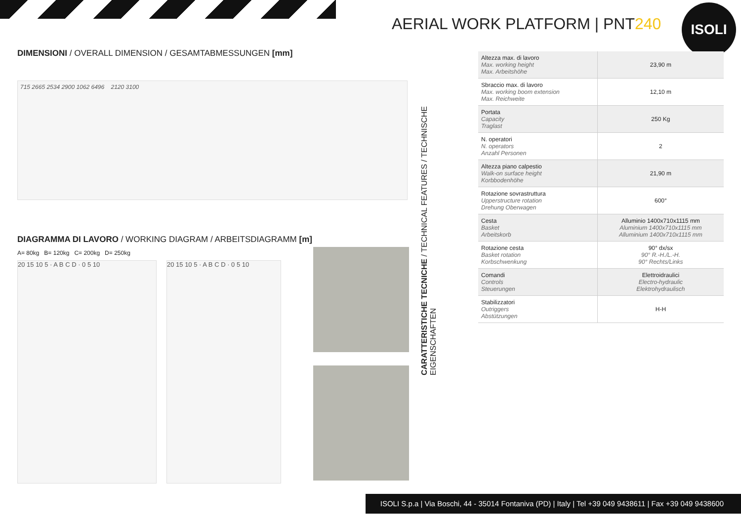AERIAL WORK PLATFORM | PNT240
ISOLI
DIMENSIONI / OVERALL DIMENSION / GESAMTABMESSUNGEN [mm]
715 2665 2534 2900 1062 6496 2120 3100
DIAGRAMMA DI LAVORO / WORKING DIAGRAM / ARBEITSDIAGRAMM [m]
A= 80kg B= 120kg C= 200kg D= 250kg
20 15 10 5 · A B C D · 0 5 10 20 15 10 5 · A B C D · 0 5 10
CARATTERISTICHE TECNICHE / TECHNICAL FEATURES / TECHNISCHE EIGENSCHAFTEN
| Altezza max. di lavoro Max. working height Max. Arbeitshöhe | 23,90 m |
| Sbraccio max. di lavoro Max. working boom extension Max. Reichweite | 12,10 m |
| Portata Capacity Traglast | 250 Kg |
| N. operatori N. operators Anzahl Personen | 2 |
| Altezza piano calpestio Walk-on surface height Korbbodenhöhe | 21,90 m |
| Rotazione sovrastruttura Upperstructure rotation Drehung Oberwagen | 600° |
| Cesta Basket Arbeitskorb | Alluminio 1400x710x1115 mm Aluminium 1400x710x1115 mm Alluminium 1400x710x1115 mm |
| Rotazione cesta Basket rotation Korbschwenkung | 90° dx/sx 90° R.-H./L.-H. 90° Rechts/Links |
| Comandi Controls Steuerungen | Elettroidraulici Electro-hydraulic Elektrohydraulisch |
| Stabilizzatori Outriggers Abstützungen | H-H |
ISOLI S.p.a | Via Boschi, 44 - 35014 Fontaniva (PD) | Italy | Tel +39 049 9438611 | Fax +39 049 9438600